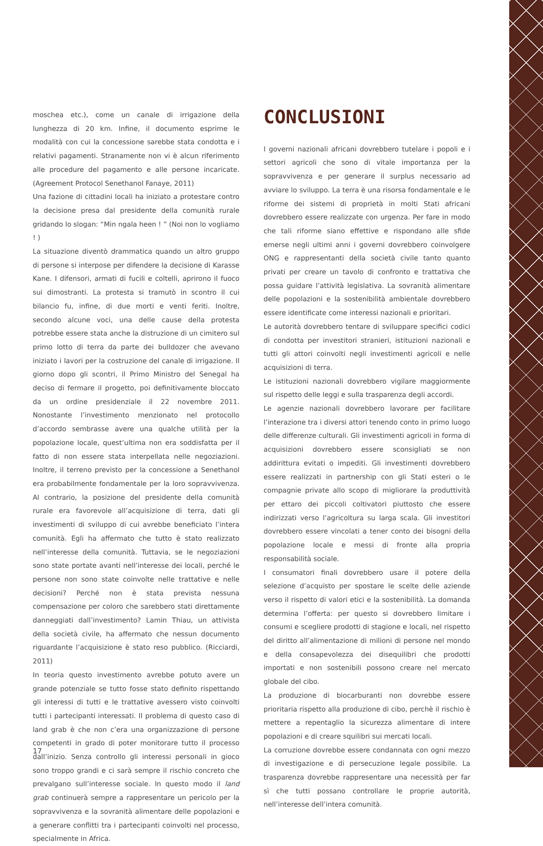moschea etc.), come un canale di irrigazione della lunghezza di 20 km. Infine, il documento esprime le modalità con cui la concessione sarebbe stata condotta e i relativi pagamenti. Stranamente non vi è alcun riferimento alle procedure del pagamento e alle persone incaricate. (Agreement Protocol Senethanol Fanaye, 2011)
Una fazione di cittadini locali ha iniziato a protestare contro la decisione presa dal presidente della comunità rurale gridando lo slogan: “Min ngala heen ! ” (Noi non lo vogliamo ! )
La situazione diventò drammatica quando un altro gruppo di persone si interpose per difendere la decisione di Karasse Kane. I difensori, armati di fucili e coltelli, aprirono il fuoco sui dimostranti. La protesta si tramutò in scontro il cui bilancio fu, infine, di due morti e venti feriti. Inoltre, secondo alcune voci, una delle cause della protesta potrebbe essere stata anche la distruzione di un cimitero sul primo lotto di terra da parte dei bulldozer che avevano iniziato i lavori per la costruzione del canale di irrigazione. Il giorno dopo gli scontri, il Primo Ministro del Senegal ha deciso di fermare il progetto, poi definitivamente bloccato da un ordine presidenziale il 22 novembre 2011. Nonostante l’investimento menzionato nel protocollo d’accordo sembrasse avere una qualche utilità per la popolazione locale, quest’ultima non era soddisfatta per il fatto di non essere stata interpellata nelle negoziazioni. Inoltre, il terreno previsto per la concessione a Senethanol era probabilmente fondamentale per la loro sopravvivenza. Al contrario, la posizione del presidente della comunità rurale era favorevole all’acquisizione di terra, dati gli investimenti di sviluppo di cui avrebbe beneficiato l’intera comunità. Egli ha affermato che tutto è stato realizzato nell’interesse della comunità. Tuttavia, se le negoziazioni sono state portate avanti nell’interesse dei locali, perché le persone non sono state coinvolte nelle trattative e nelle decisioni? Perché non è stata prevista nessuna compensazione per coloro che sarebbero stati direttamente danneggiati dall’investimento? Lamin Thiau, un attivista della società civile, ha affermato che nessun documento riguardante l’acquisizione è stato reso pubblico. (Ricciardi, 2011)
In teoria questo investimento avrebbe potuto avere un grande potenziale se tutto fosse stato definito rispettando gli interessi di tutti e le trattative avessero visto coinvolti tutti i partecipanti interessati. Il problema di questo caso di land grab è che non c’era una organizzazione di persone competenti in grado di poter monitorare tutto il processo dall’inizio. Senza controllo gli interessi personali in gioco sono troppo grandi e ci sarà sempre il rischio concreto che prevalgano sull’interesse sociale. In questo modo il land grab continuerà sempre a rappresentare un pericolo per la sopravvivenza e la sovranità alimentare delle popolazioni e a generare conflitti tra i partecipanti coinvolti nel processo, specialmente in Africa.
CONCLUSIONI
I governi nazionali africani dovrebbero tutelare i popoli e i settori agricoli che sono di vitale importanza per la sopravvivenza e per generare il surplus necessario ad avviare lo sviluppo. La terra è una risorsa fondamentale e le riforme dei sistemi di proprietà in molti Stati africani dovrebbero essere realizzate con urgenza. Per fare in modo che tali riforme siano effettive e rispondano alle sfide emerse negli ultimi anni i governi dovrebbero coinvolgere ONG e rappresentanti della società civile tanto quanto privati per creare un tavolo di confronto e trattativa che possa guidare l’attività legislativa. La sovranità alimentare delle popolazioni e la sostenibilità ambientale dovrebbero essere identificate come interessi nazionali e prioritari.
Le autorità dovrebbero tentare di sviluppare specifici codici di condotta per investitori stranieri, istituzioni nazionali e tutti gli attori coinvolti negli investimenti agricoli e nelle acquisizioni di terra.
Le istituzioni nazionali dovrebbero vigilare maggiormente sul rispetto delle leggi e sulla trasparenza degli accordi.
Le agenzie nazionali dovrebbero lavorare per facilitare l’interazione tra i diversi attori tenendo conto in primo luogo delle differenze culturali. Gli investimenti agricoli in forma di acquisizioni dovrebbero essere sconsigliati se non addirittura evitati o impediti. Gli investimenti dovrebbero essere realizzati in partnership con gli Stati esteri o le compagnie private allo scopo di migliorare la produttività per ettaro dei piccoli coltivatori piuttosto che essere indirizzati verso l’agricoltura su larga scala. Gli investitori dovrebbero essere vincolati a tener conto dei bisogni della popolazione locale e messi di fronte alla propria responsabilità sociale.
I consumatori finali dovrebbero usare il potere della selezione d’acquisto per spostare le scelte delle aziende verso il rispetto di valori etici e la sostenibilità. La domanda determina l’offerta: per questo si dovrebbero limitare i consumi e scegliere prodotti di stagione e locali, nel rispetto del diritto all’alimentazione di milioni di persone nel mondo e della consapevolezza dei disequilibri che prodotti importati e non sostenibili possono creare nel mercato globale del cibo.
La produzione di biocarburanti non dovrebbe essere prioritaria rispetto alla produzione di cibo, perchè il rischio è mettere a repentaglio la sicurezza alimentare di intere popolazioni e di creare squilibri sui mercati locali.
La corruzione dovrebbe essere condannata con ogni mezzo di investigazione e di persecuzione legale possibile. La trasparenza dovrebbe rappresentare una necessità per far sì che tutti possano controllare le proprie autorità, nell’interesse dell’intera comunità.
17